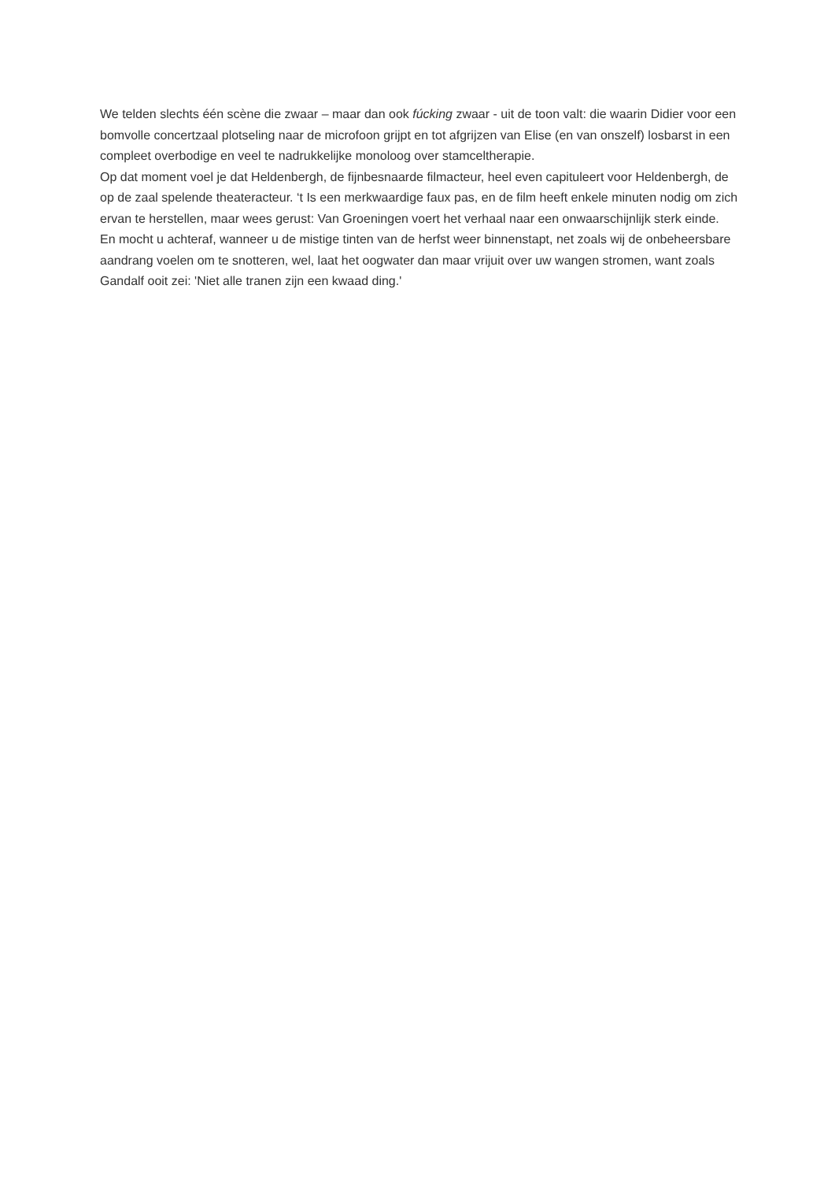We telden slechts één scène die zwaar – maar dan ook fúcking zwaar - uit de toon valt: die waarin Didier voor een bomvolle concertzaal plotseling naar de microfoon grijpt en tot afgrijzen van Elise (en van onszelf) losbarst in een compleet overbodige en veel te nadrukkelijke monoloog over stamceltherapie.
Op dat moment voel je dat Heldenbergh, de fijnbesnaarde filmacteur, heel even capituleert voor Heldenbergh, de op de zaal spelende theateracteur. ‘t Is een merkwaardige faux pas, en de film heeft enkele minuten nodig om zich ervan te herstellen, maar wees gerust: Van Groeningen voert het verhaal naar een onwaarschijnlijk sterk einde.
En mocht u achteraf, wanneer u de mistige tinten van de herfst weer binnenstapt, net zoals wij de onbeheersbare aandrang voelen om te snotteren, wel, laat het oogwater dan maar vrijuit over uw wangen stromen, want zoals Gandalf ooit zei: 'Niet alle tranen zijn een kwaad ding.'